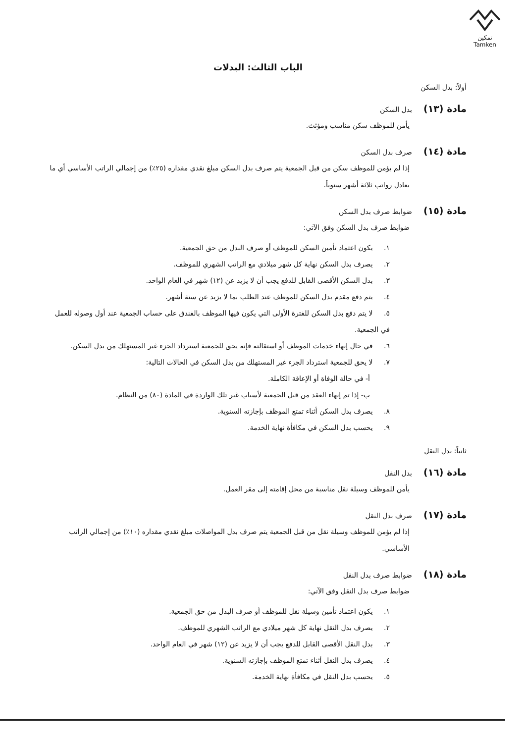تمكين
Tamken
الباب الثالث: البدلات
أولاً: بدل السكن
مادة (١٣)
بدل السكن
يأمن للموظف سكن مناسب ومؤثث.
مادة (١٤)
صرف بدل السكن
إذا لم يؤمن للموظف سكن من قبل الجمعية يتم صرف بدل السكن مبلغ نقدي مقداره (٢٥٪) من إجمالي الراتب الأساسي أي ما يعادل رواتب ثلاثة أشهر سنوياً.
مادة (١٥)
ضوابط صرف بدل السكن
ضوابط صرف بدل السكن وفق الآتي:
١. يكون اعتماد تأمين السكن للموظف أو صرف البدل من حق الجمعية.
٢. يصرف بدل السكن نهاية كل شهر ميلادي مع الراتب الشهري للموظف.
٣. بدل السكن الأقصى القابل للدفع يجب أن لا يزيد عن (١٢) شهر في العام الواحد.
٤. يتم دفع مقدم بدل السكن للموظف عند الطلب بما لا يزيد عن ستة أشهر.
٥. لا يتم دفع بدل السكن للفترة الأولى التي يكون فيها الموظف بالفندق على حساب الجمعية عند أول وصوله للعمل في الجمعية.
٦. في حال إنهاء خدمات الموظف أو استقالته فإنه يحق للجمعية استرداد الجزء غير المستهلك من بدل السكن.
٧. لا يحق للجمعية استرداد الجزء غير المستهلك من بدل السكن في الحالات التالية:
أ- في حالة الوفاة أو الإعاقة الكاملة.
ب- إذا تم إنهاء العقد من قبل الجمعية لأسباب غير تلك الواردة في المادة (٨٠) من النظام.
٨. يصرف بدل السكن أثناء تمتع الموظف بإجازته السنوية.
٩. يحسب بدل السكن في مكافأة نهاية الخدمة.
ثانياً: بدل النقل
مادة (١٦)
بدل النقل
يأمن للموظف وسيلة نقل مناسبة من محل إقامته إلى مقر العمل.
مادة (١٧)
صرف بدل النقل
إذا لم يؤمن للموظف وسيلة نقل من قبل الجمعية يتم صرف بدل المواصلات مبلغ نقدي مقداره (١٠٪) من إجمالي الراتب الأساسي.
مادة (١٨)
ضوابط صرف بدل النقل
ضوابط صرف بدل النقل وفق الآتي:
١. يكون اعتماد تأمين وسيلة نقل للموظف أو صرف البدل من حق الجمعية.
٢. يصرف بدل النقل نهاية كل شهر ميلادي مع الراتب الشهري للموظف.
٣. بدل النقل الأقصى القابل للدفع يجب أن لا يزيد عن (١٢) شهر في العام الواحد.
٤. يصرف بدل النقل أثناء تمتع الموظف بإجازته السنوية.
٥. يحسب بدل النقل في مكافأة نهاية الخدمة.